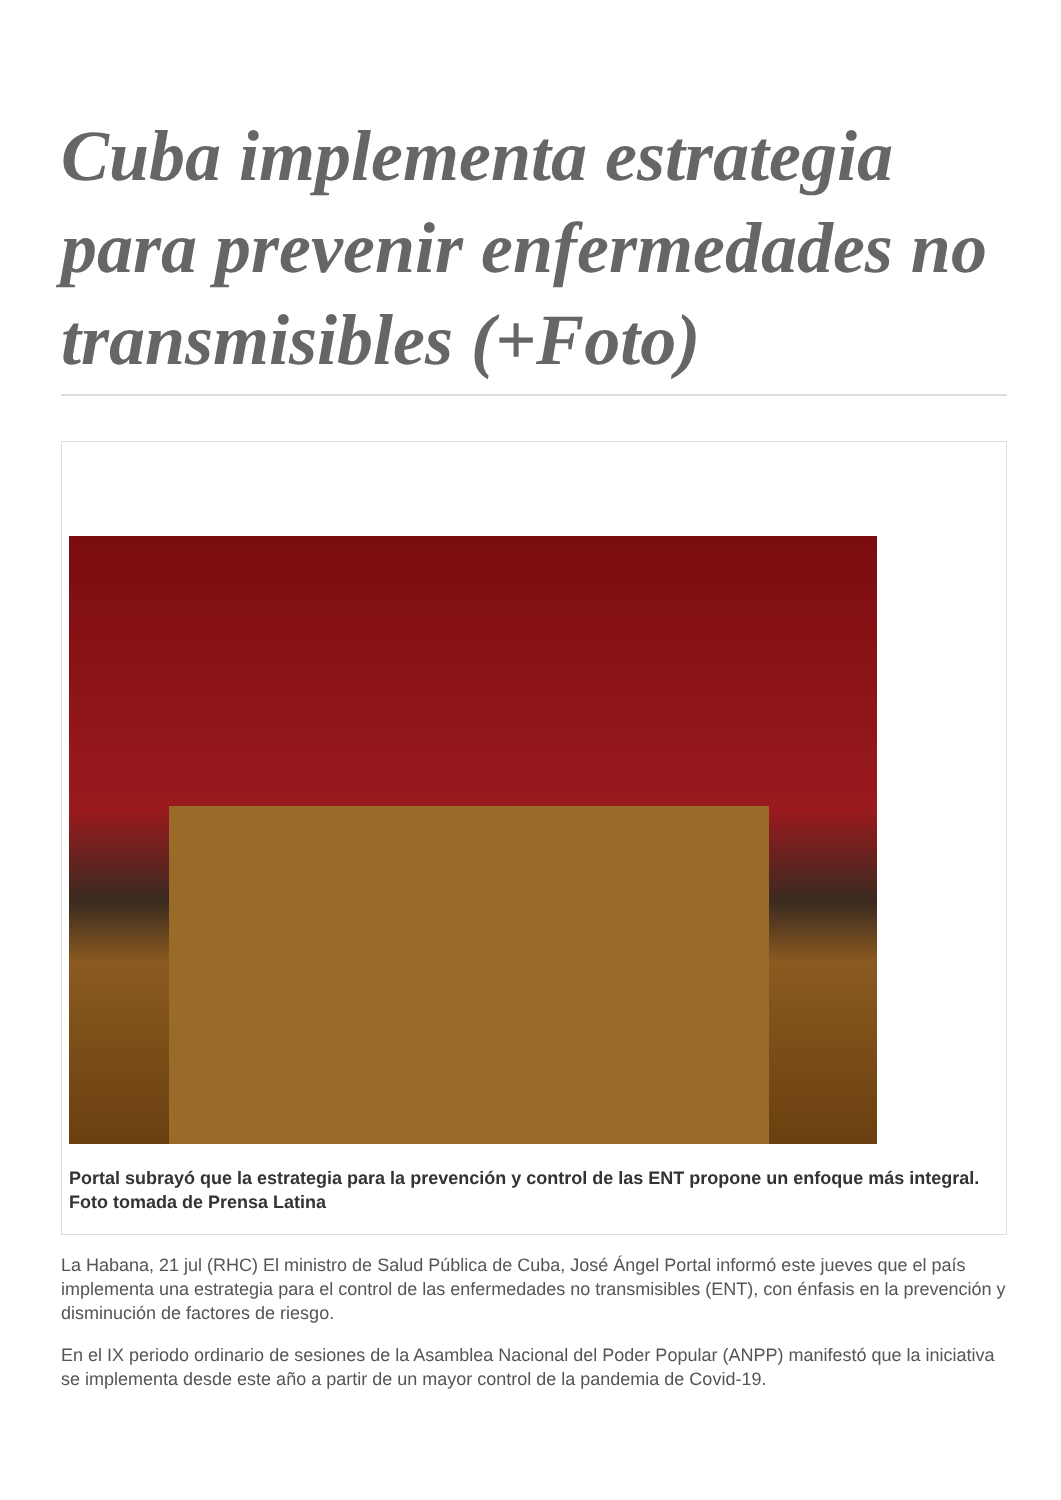Cuba implementa estrategia para prevenir enfermedades no transmisibles (+Foto)
Portal subrayó que la estrategia para la prevención y control de las ENT propone un enfoque más integral. Foto tomada de Prensa Latina
La Habana, 21 jul (RHC) El ministro de Salud Pública de Cuba, José Ángel Portal informó este jueves que el país implementa una estrategia para el control de las enfermedades no transmisibles (ENT), con énfasis en la prevención y disminución de factores de riesgo.
En el IX periodo ordinario de sesiones de la Asamblea Nacional del Poder Popular (ANPP) manifestó que la iniciativa se implementa desde este año a partir de un mayor control de la pandemia de Covid-19.